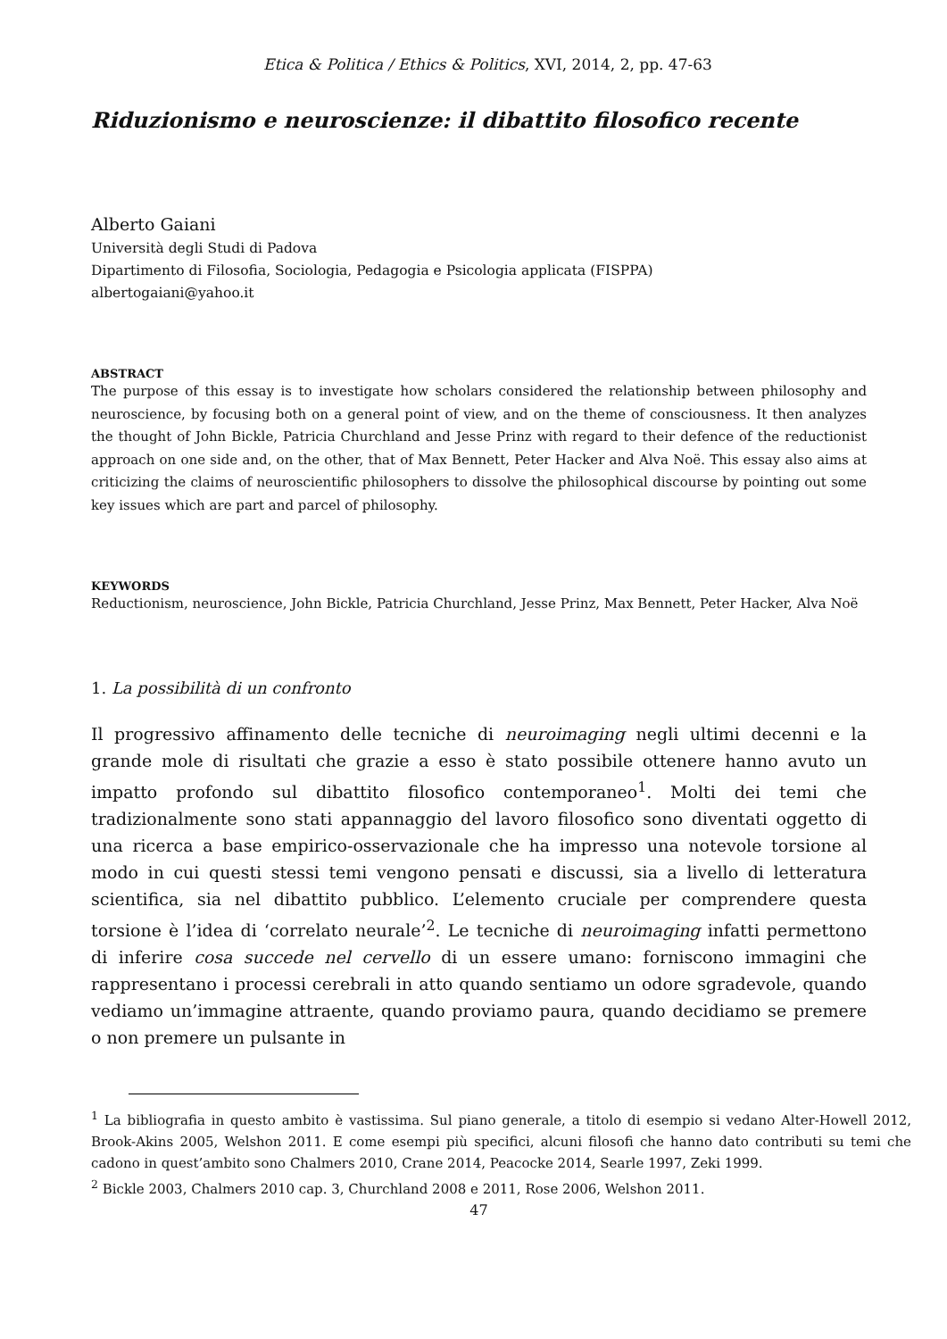Etica & Politica / Ethics & Politics, XVI, 2014, 2, pp. 47-63
Riduzionismo e neuroscienze: il dibattito filosofico recente
Alberto Gaiani
Università degli Studi di Padova
Dipartimento di Filosofia, Sociologia, Pedagogia e Psicologia applicata (FISPPA)
albertogaiani@yahoo.it
ABSTRACT
The purpose of this essay is to investigate how scholars considered the relationship between philosophy and neuroscience, by focusing both on a general point of view, and on the theme of consciousness. It then analyzes the thought of John Bickle, Patricia Churchland and Jesse Prinz with regard to their defence of the reductionist approach on one side and, on the other, that of Max Bennett, Peter Hacker and Alva Noë. This essay also aims at criticizing the claims of neuroscientific philosophers to dissolve the philosophical discourse by pointing out some key issues which are part and parcel of philosophy.
KEYWORDS
Reductionism, neuroscience, John Bickle, Patricia Churchland, Jesse Prinz, Max Bennett, Peter Hacker, Alva Noë
1. La possibilità di un confronto
Il progressivo affinamento delle tecniche di neuroimaging negli ultimi decenni e la grande mole di risultati che grazie a esso è stato possibile ottenere hanno avuto un impatto profondo sul dibattito filosofico contemporaneo<sup>1</sup>. Molti dei temi che tradizionalmente sono stati appannaggio del lavoro filosofico sono diventati oggetto di una ricerca a base empirico-osservazionale che ha impresso una notevole torsione al modo in cui questi stessi temi vengono pensati e discussi, sia a livello di letteratura scientifica, sia nel dibattito pubblico. L’elemento cruciale per comprendere questa torsione è l’idea di ‘correlato neurale’<sup>2</sup>. Le tecniche di neuroimaging infatti permettono di inferire cosa succede nel cervello di un essere umano: forniscono immagini che rappresentano i processi cerebrali in atto quando sentiamo un odore sgradevole, quando vediamo un’immagine attraente, quando proviamo paura, quando decidiamo se premere o non premere un pulsante in
<sup>1</sup> La bibliografia in questo ambito è vastissima. Sul piano generale, a titolo di esempio si vedano Alter-Howell 2012, Brook-Akins 2005, Welshon 2011. E come esempi più specifici, alcuni filosofi che hanno dato contributi su temi che cadono in quest’ambito sono Chalmers 2010, Crane 2014, Peacocke 2014, Searle 1997, Zeki 1999.
<sup>2</sup> Bickle 2003, Chalmers 2010 cap. 3, Churchland 2008 e 2011, Rose 2006, Welshon 2011.
47